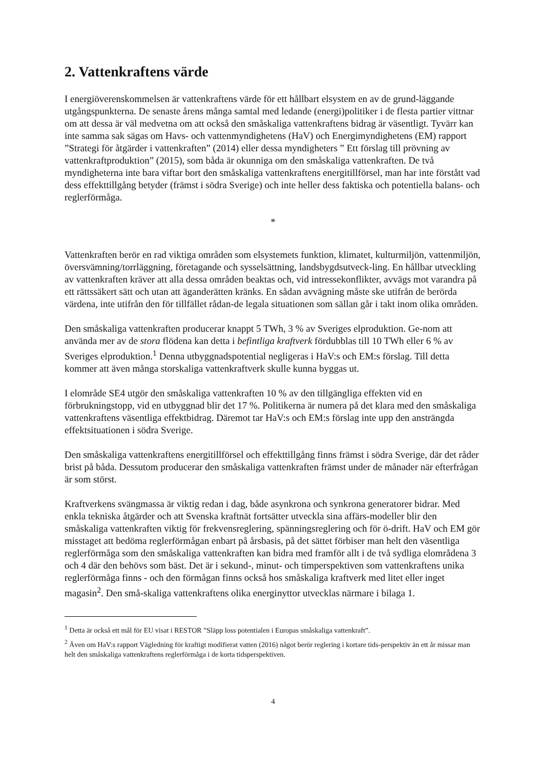2. Vattenkraftens värde
I energiöverenskommelsen är vattenkraftens värde för ett hållbart elsystem en av de grund-läggande utgångspunkterna. De senaste årens många samtal med ledande (energi)politiker i de flesta partier vittnar om att dessa är väl medvetna om att också den småskaliga vattenkraftens bidrag är väsentligt. Tyvärr kan inte samma sak sägas om Havs- och vattenmyndighetens (HaV) och Energimyndighetens (EM) rapport ”Strategi för åtgärder i vattenkraften” (2014) eller dessa myndigheters ” Ett förslag till prövning av vattenkraftproduktion” (2015), som båda är okunniga om den småskaliga vattenkraften. De två myndigheterna inte bara viftar bort den småskaliga vattenkraftens energitillförsel, man har inte förstått vad dess effekttillgång betyder (främst i södra Sverige) och inte heller dess faktiska och potentiella balans- och reglerförmåga.
*
Vattenkraften berör en rad viktiga områden som elsystemets funktion, klimatet, kulturmiljön, vattenmiljön, översvämning/torrläggning, företagande och sysselsättning, landsbygdsutveck-ling. En hållbar utveckling av vattenkraften kräver att alla dessa områden beaktas och, vid intressekonflikter, avvägs mot varandra på ett rättssäkert sätt och utan att äganderätten kränks. En sådan avvägning måste ske utifrån de berörda värdena, inte utifrån den för tillfället rådan-de legala situationen som sällan går i takt inom olika områden.
Den småskaliga vattenkraften producerar knappt 5 TWh, 3 % av Sveriges elproduktion. Ge-nom att använda mer av de stora flödena kan detta i befintliga kraftverk fördubblas till 10 TWh eller 6 % av Sveriges elproduktion.<sup>1</sup> Denna utbyggnadspotential negligeras i HaV:s och EM:s förslag. Till detta kommer att även många storskaliga vattenkraftverk skulle kunna byggas ut.
I elområde SE4 utgör den småskaliga vattenkraften 10 % av den tillgängliga effekten vid en förbrukningstopp, vid en utbyggnad blir det 17 %. Politikerna är numera på det klara med den småskaliga vattenkraftens väsentliga effektbidrag. Däremot tar HaV:s och EM:s förslag inte upp den ansträngda effektsituationen i södra Sverige.
Den småskaliga vattenkraftens energitillförsel och effekttillgång finns främst i södra Sverige, där det råder brist på båda. Dessutom producerar den småskaliga vattenkraften främst under de månader när efterfrågan är som störst.
Kraftverkens svängmassa är viktig redan i dag, både asynkrona och synkrona generatorer bidrar. Med enkla tekniska åtgärder och att Svenska kraftnät fortsätter utveckla sina affärs-modeller blir den småskaliga vattenkraften viktig för frekvensreglering, spänningsreglering och för ö-drift. HaV och EM gör misstaget att bedöma reglerförmågan enbart på årsbasis, på det sättet förbiser man helt den väsentliga reglerförmåga som den småskaliga vattenkraften kan bidra med framför allt i de två sydliga elområdena 3 och 4 där den behövs som bäst. Det är i sekund-, minut- och timperspektiven som vattenkraftens unika reglerförmåga finns - och den förmågan finns också hos småskaliga kraftverk med litet eller inget magasin<sup>2</sup>. Den små-skaliga vattenkraftens olika energinyttor utvecklas närmare i bilaga 1.
<sup>1</sup> Detta är också ett mål för EU visat i RESTOR ”Släpp loss potentialen i Europas småskaliga vattenkraft”.
<sup>2</sup> Även om HaV:s rapport Vägledning för kraftigt modifierat vatten (2016) något berör reglering i kortare tids-perspektiv än ett år missar man helt den småskaliga vattenkraftens reglerförmåga i de korta tidsperspektiven.
4